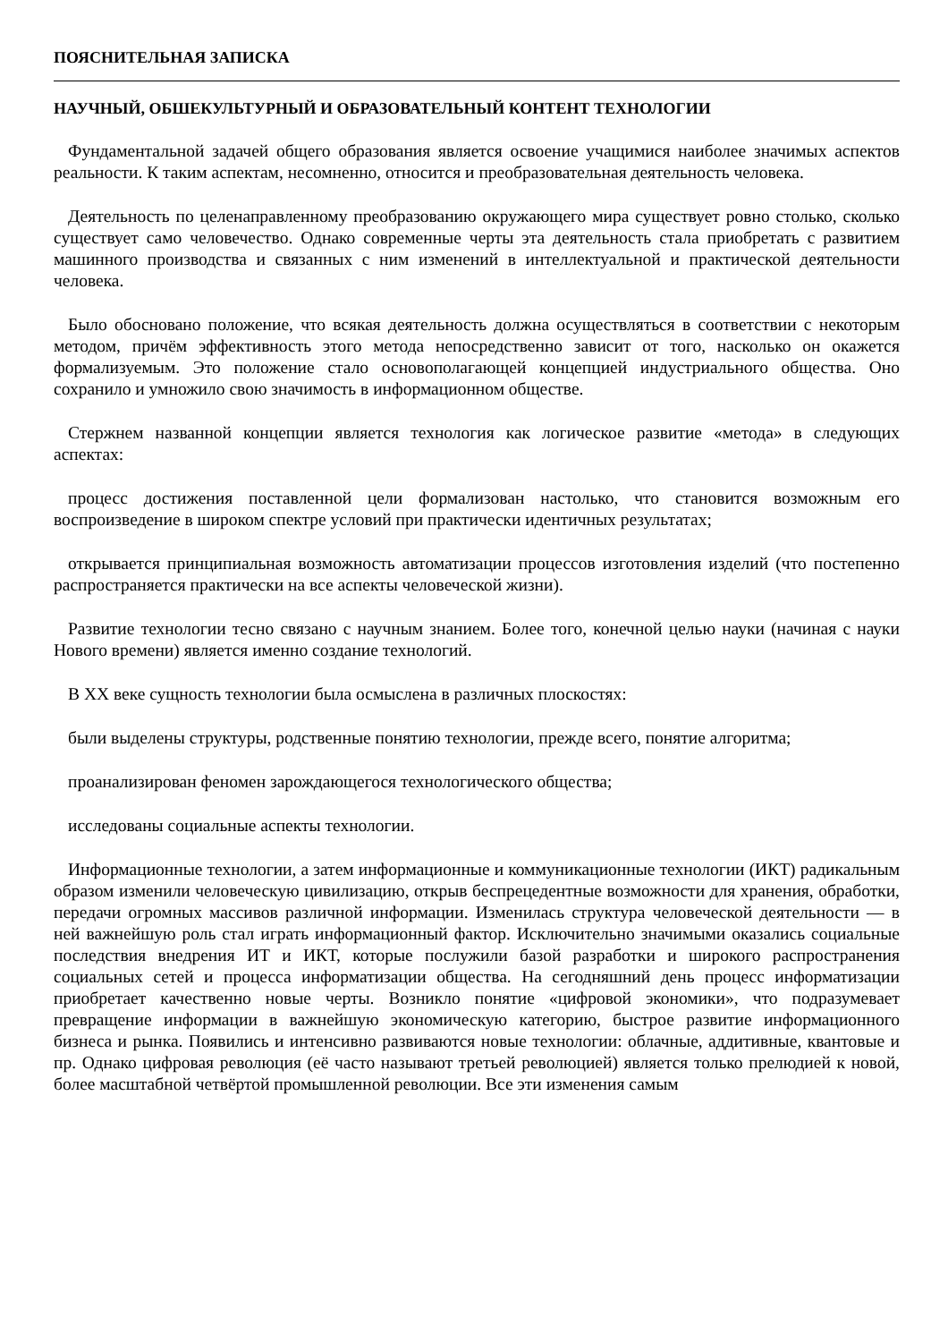ПОЯСНИТЕЛЬНАЯ ЗАПИСКА
НАУЧНЫЙ, ОБШЕКУЛЬТУРНЫЙ И ОБРАЗОВАТЕЛЬНЫЙ КОНТЕНТ ТЕХНОЛОГИИ
Фундаментальной задачей общего образования является освоение учащимися наиболее значимых аспектов реальности. К таким аспектам, несомненно, относится и преобразовательная деятельность человека.
Деятельность по целенаправленному преобразованию окружающего мира существует ровно столько, сколько существует само человечество. Однако современные черты эта деятельность стала приобретать с развитием машинного производства и связанных с ним изменений в интеллектуальной и практической деятельности человека.
Было обосновано положение, что всякая деятельность должна осуществляться в соответствии с некоторым методом, причём эффективность этого метода непосредственно зависит от того, насколько он окажется формализуемым. Это положение стало основополагающей концепцией индустриального общества. Оно сохранило и умножило свою значимость в информационном обществе.
Стержнем названной концепции является технология как логическое развитие «метода» в следующих аспектах:
процесс достижения поставленной цели формализован настолько, что становится возможным его воспроизведение в широком спектре условий при практически идентичных результатах;
открывается принципиальная возможность автоматизации процессов изготовления изделий (что постепенно распространяется практически на все аспекты человеческой жизни).
Развитие технологии тесно связано с научным знанием. Более того, конечной целью науки (начиная с науки Нового времени) является именно создание технологий.
В XX веке сущность технологии была осмыслена в различных плоскостях:
были выделены структуры, родственные понятию технологии, прежде всего, понятие алгоритма;
проанализирован феномен зарождающегося технологического общества;
исследованы социальные аспекты технологии.
Информационные технологии, а затем информационные и коммуникационные технологии (ИКТ) радикальным образом изменили человеческую цивилизацию, открыв беспрецедентные возможности для хранения, обработки, передачи огромных массивов различной информации. Изменилась структура человеческой деятельности — в ней важнейшую роль стал играть информационный фактор. Исключительно значимыми оказались социальные последствия внедрения ИТ и ИКТ, которые послужили базой разработки и широкого распространения социальных сетей и процесса информатизации общества. На сегодняшний день процесс информатизации приобретает качественно новые черты. Возникло понятие «цифровой экономики», что подразумевает превращение информации в важнейшую экономическую категорию, быстрое развитие информационного бизнеса и рынка. Появились и интенсивно развиваются новые технологии: облачные, аддитивные, квантовые и пр. Однако цифровая революция (её часто называют третьей революцией) является только прелюдией к новой, более масштабной четвёртой промышленной революции. Все эти изменения самым